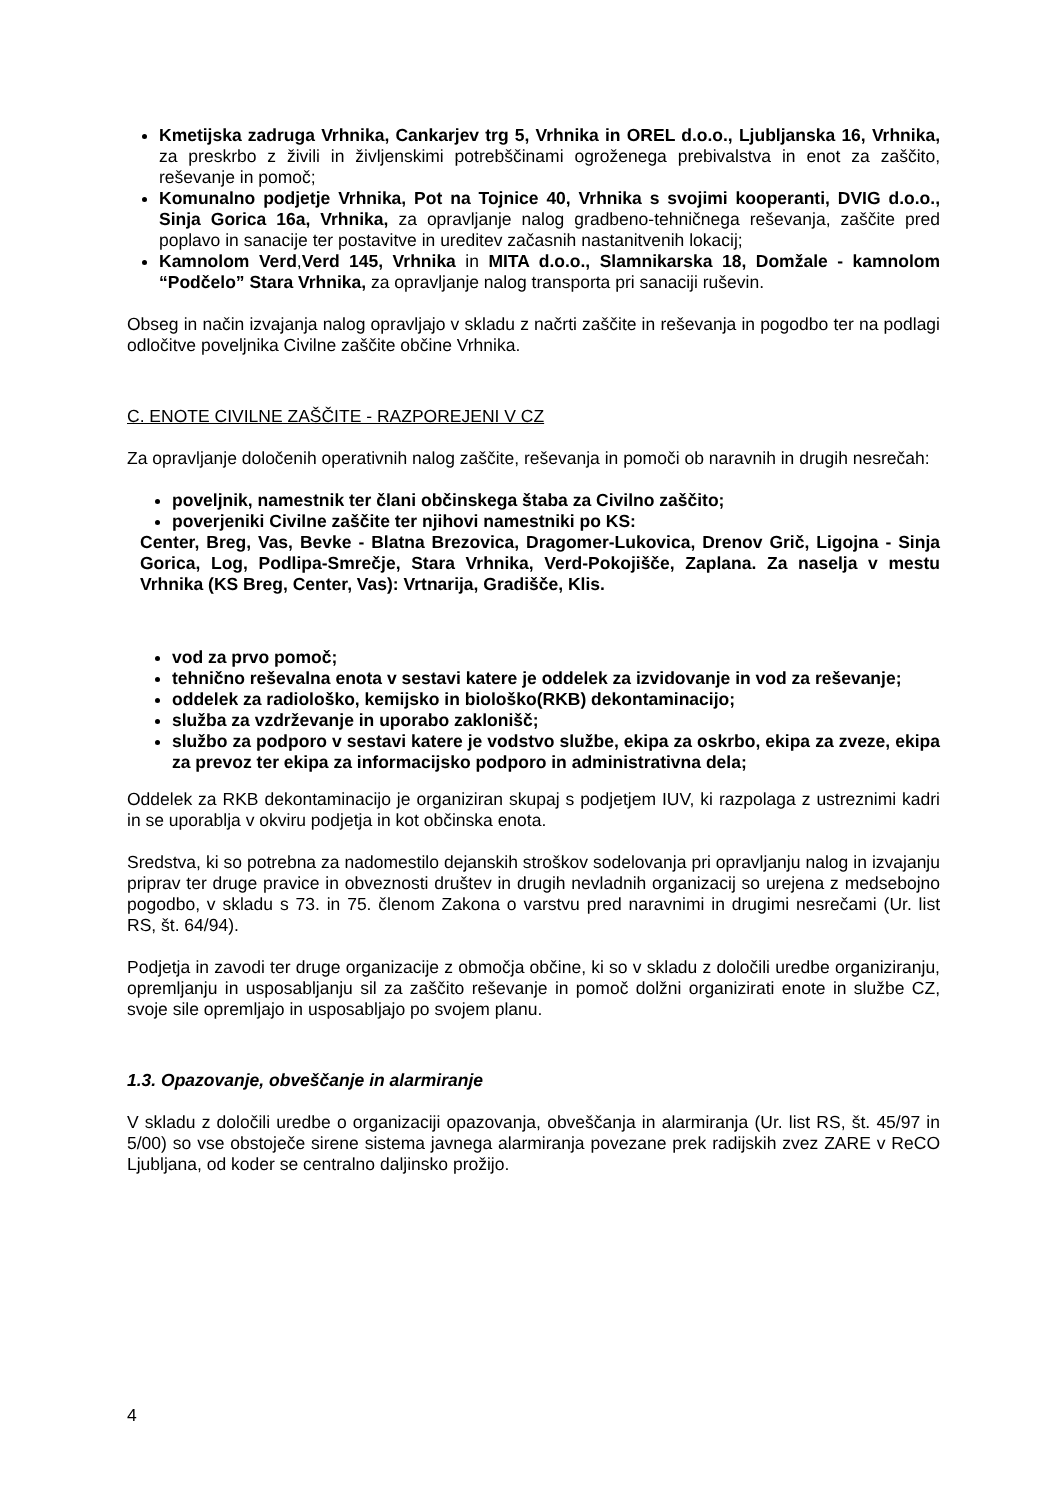Kmetijska zadruga Vrhnika, Cankarjev trg 5, Vrhnika in OREL d.o.o., Ljubljanska 16, Vrhnika, za preskrbo z živili in življenskimi potrebščinami ogroženega prebivalstva in enot za zaščito, reševanje in pomoč;
Komunalno podjetje Vrhnika, Pot na Tojnice 40, Vrhnika s svojimi kooperanti, DVIG d.o.o., Sinja Gorica 16a, Vrhnika, za opravljanje nalog gradbeno-tehničnega reševanja, zaščite pred poplavo in sanacije ter postavitve in ureditev začasnih nastanitvenih lokacij;
Kamnolom Verd,Verd 145, Vrhnika in MITA d.o.o., Slamnikarska 18, Domžale - kamnolom “Podčelo” Stara Vrhnika, za opravljanje nalog transporta pri sanaciji ruševin.
Obseg in način izvajanja nalog opravljajo v skladu z načrti zaščite in reševanja in pogodbo ter na podlagi odločitve poveljnika Civilne zaščite občine Vrhnika.
C. ENOTE CIVILNE ZAŠČITE - RAZPOREJENI V CZ
Za opravljanje določenih operativnih nalog zaščite, reševanja in pomoči ob naravnih in drugih nesrečah:
poveljnik, namestnik ter člani občinskega štaba za Civilno zaščito;
poverjeniki Civilne zaščite ter njihovi namestniki po KS:
Center, Breg, Vas, Bevke - Blatna Brezovica, Dragomer-Lukovica, Drenov Grič, Ligojna - Sinja Gorica, Log, Podlipa-Smrečje, Stara Vrhnika, Verd-Pokojišče, Zaplana. Za naselja v mestu Vrhnika (KS Breg, Center, Vas): Vrtnarija, Gradišče, Klis.
vod za prvo pomoč;
tehnično reševalna enota v sestavi katere je oddelek za izvidovanje in vod za reševanje;
oddelek za radiološko, kemijsko in biološko(RKB) dekontaminacijo;
služba za vzdrževanje in uporabo zaklonišč;
službo za podporo v sestavi katere je vodstvo službe, ekipa za oskrbo, ekipa za zveze, ekipa za prevoz ter ekipa za informacijsko podporo in administrativna dela;
Oddelek za RKB dekontaminacijo je organiziran skupaj s podjetjem IUV, ki razpolaga z ustreznimi kadri in se uporablja v okviru podjetja in kot občinska enota.
Sredstva, ki so potrebna za nadomestilo dejanskih stroškov sodelovanja pri opravljanju nalog in izvajanju priprav ter druge pravice in obveznosti društev in drugih nevladnih organizacij so urejena z medsebojno pogodbo, v skladu s 73. in 75. členom Zakona o varstvu pred naravnimi in drugimi nesrečami (Ur. list RS, št. 64/94).
Podjetja in zavodi ter druge organizacije z območja občine, ki so v skladu z določili uredbe organiziranju, opremljanju in usposabljanju sil za zaščito reševanje in pomoč dolžni organizirati enote in službe CZ, svoje sile opremljajo in usposabljajo po svojem planu.
1.3. Opazovanje, obveščanje in alarmiranje
V skladu z določili uredbe o organizaciji opazovanja, obveščanja in alarmiranja (Ur. list RS, št. 45/97 in 5/00) so vse obstoječe sirene sistema javnega alarmiranja povezane prek radijskih zvez ZARE v ReCO Ljubljana, od koder se centralno daljinsko prožijo.
4